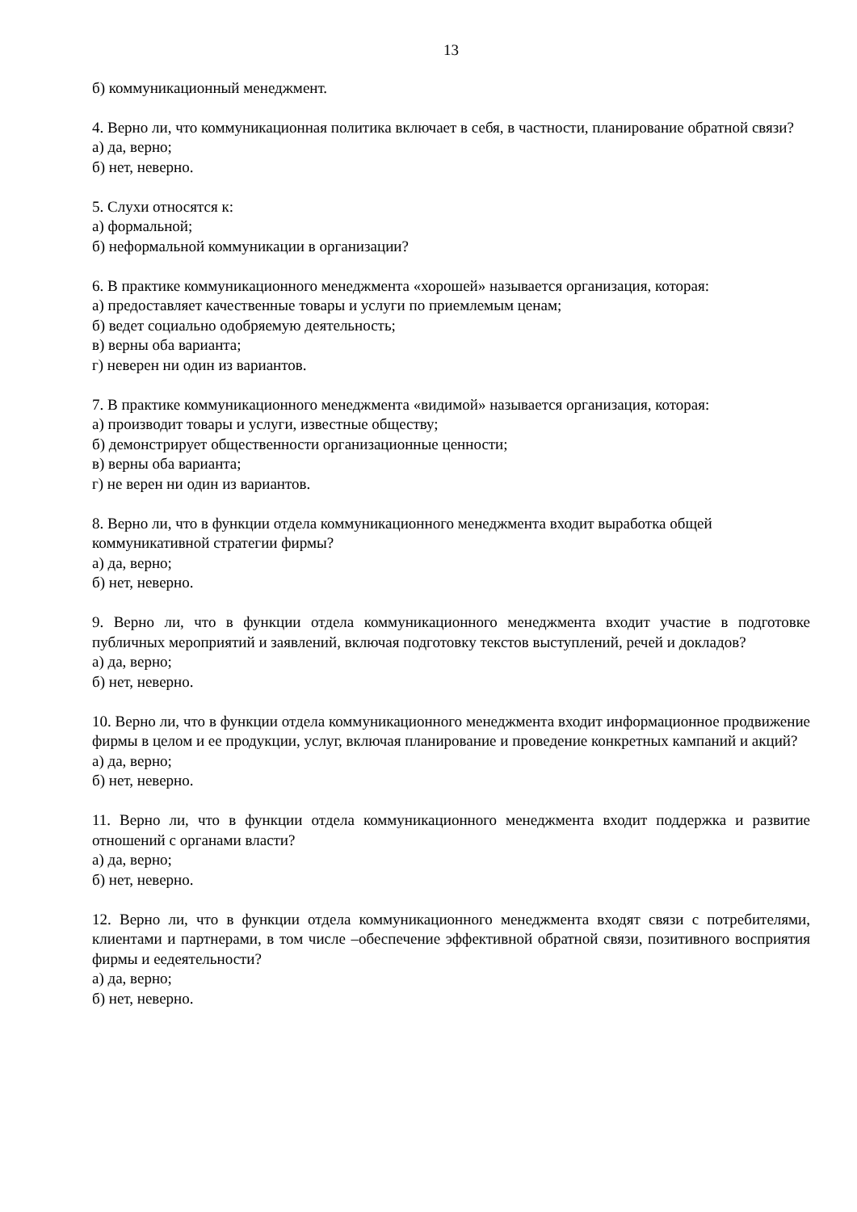13
б) коммуникационный менеджмент.
4. Верно ли, что коммуникационная политика включает в себя, в частности, планирование обратной связи?
а) да, верно;
б) нет, неверно.
5. Слухи относятся к:
а) формальной;
б) неформальной коммуникации в организации?
6. В практике коммуникационного менеджмента «хорошей» называется организация, которая:
а) предоставляет качественные товары и услуги по приемлемым ценам;
б) ведет социально одобряемую деятельность;
в) верны оба варианта;
г) неверен ни один из вариантов.
7. В практике коммуникационного менеджмента «видимой» называется организация, которая:
а) производит товары и услуги, известные обществу;
б) демонстрирует общественности организационные ценности;
в) верны оба варианта;
г) не верен ни один из вариантов.
8. Верно ли, что в функции отдела коммуникационного менеджмента входит выработка общей коммуникативной стратегии фирмы?
а) да, верно;
б) нет, неверно.
9. Верно ли, что в функции отдела коммуникационного менеджмента входит участие в подготовке публичных мероприятий и заявлений, включая подготовку текстов выступлений, речей и докладов?
а) да, верно;
б) нет, неверно.
10. Верно ли, что в функции отдела коммуникационного менеджмента входит информационное продвижение фирмы в целом и ее продукции, услуг, включая планирование и проведение конкретных кампаний и акций?
а) да, верно;
б) нет, неверно.
11. Верно ли, что в функции отдела коммуникационного менеджмента входит поддержка и развитие отношений с органами власти?
а) да, верно;
б) нет, неверно.
12. Верно ли, что в функции отдела коммуникационного менеджмента входят связи с потребителями, клиентами и партнерами, в том числе –обеспечение эффективной обратной связи, позитивного восприятия фирмы и еедеятельности?
а) да, верно;
б) нет, неверно.